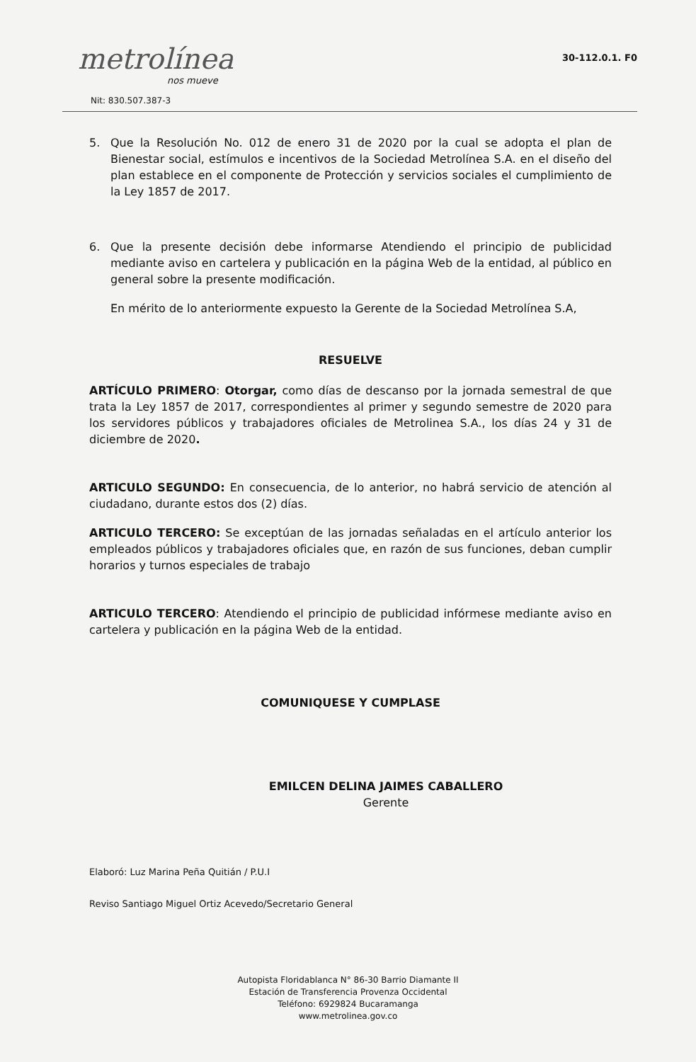metrolínea
nos mueve
Nit: 830.507.387-3
30-112.0.1. F0
5. Que la Resolución No. 012 de enero 31 de 2020 por la cual se adopta el plan de Bienestar social, estímulos e incentivos de la Sociedad Metrolínea S.A. en el diseño del plan establece en el componente de Protección y servicios sociales el cumplimiento de la Ley 1857 de 2017.
6. Que la presente decisión debe informarse Atendiendo el principio de publicidad mediante aviso en cartelera y publicación en la página Web de la entidad, al público en general sobre la presente modificación.
En mérito de lo anteriormente expuesto la Gerente de la Sociedad Metrolínea S.A,
RESUELVE
ARTÍCULO PRIMERO: Otorgar, como días de descanso por la jornada semestral de que trata la Ley 1857 de 2017, correspondientes al primer y segundo semestre de 2020 para los servidores públicos y trabajadores oficiales de Metrolinea S.A., los días 24 y 31 de diciembre de 2020.
ARTICULO SEGUNDO: En consecuencia, de lo anterior, no habrá servicio de atención al ciudadano, durante estos dos (2) días.
ARTICULO TERCERO: Se exceptúan de las jornadas señaladas en el artículo anterior los empleados públicos y trabajadores oficiales que, en razón de sus funciones, deban cumplir horarios y turnos especiales de trabajo
ARTICULO TERCERO: Atendiendo el principio de publicidad infórmese mediante aviso en cartelera y publicación en la página Web de la entidad.
COMUNIQUESE Y CUMPLASE
EMILCEN DELINA JAIMES CABALLERO
Gerente
Elaboró: Luz Marina Peña Quitián / P.U.I
Reviso Santiago Miguel Ortiz Acevedo/Secretario General
Autopista Floridablanca N° 86-30 Barrio Diamante II
Estación de Transferencia Provenza Occidental
Teléfono: 6929824 Bucaramanga
www.metrolinea.gov.co